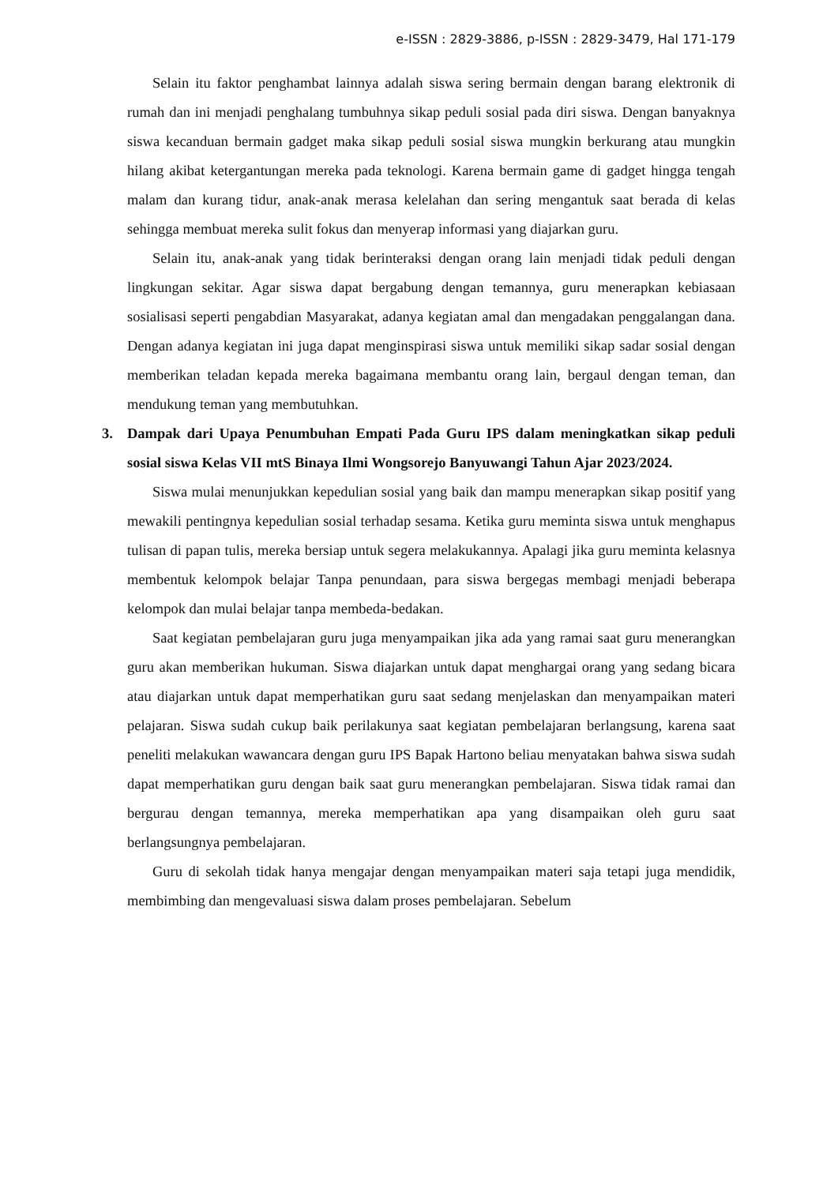e-ISSN : 2829-3886, p-ISSN : 2829-3479, Hal 171-179
Selain itu faktor penghambat lainnya adalah siswa sering bermain dengan barang elektronik di rumah dan ini menjadi penghalang tumbuhnya sikap peduli sosial pada diri siswa. Dengan banyaknya siswa kecanduan bermain gadget maka sikap peduli sosial siswa mungkin berkurang atau mungkin hilang akibat ketergantungan mereka pada teknologi. Karena bermain game di gadget hingga tengah malam dan kurang tidur, anak-anak merasa kelelahan dan sering mengantuk saat berada di kelas sehingga membuat mereka sulit fokus dan menyerap informasi yang diajarkan guru.
Selain itu, anak-anak yang tidak berinteraksi dengan orang lain menjadi tidak peduli dengan lingkungan sekitar. Agar siswa dapat bergabung dengan temannya, guru menerapkan kebiasaan sosialisasi seperti pengabdian Masyarakat, adanya kegiatan amal dan mengadakan penggalangan dana. Dengan adanya kegiatan ini juga dapat menginspirasi siswa untuk memiliki sikap sadar sosial dengan memberikan teladan kepada mereka bagaimana membantu orang lain, bergaul dengan teman, dan mendukung teman yang membutuhkan.
3. Dampak dari Upaya Penumbuhan Empati Pada Guru IPS dalam meningkatkan sikap peduli sosial siswa Kelas VII mtS Binaya Ilmi Wongsorejo Banyuwangi Tahun Ajar 2023/2024.
Siswa mulai menunjukkan kepedulian sosial yang baik dan mampu menerapkan sikap positif yang mewakili pentingnya kepedulian sosial terhadap sesama. Ketika guru meminta siswa untuk menghapus tulisan di papan tulis, mereka bersiap untuk segera melakukannya. Apalagi jika guru meminta kelasnya membentuk kelompok belajar Tanpa penundaan, para siswa bergegas membagi menjadi beberapa kelompok dan mulai belajar tanpa membeda-bedakan.
Saat kegiatan pembelajaran guru juga menyampaikan jika ada yang ramai saat guru menerangkan guru akan memberikan hukuman. Siswa diajarkan untuk dapat menghargai orang yang sedang bicara atau diajarkan untuk dapat memperhatikan guru saat sedang menjelaskan dan menyampaikan materi pelajaran. Siswa sudah cukup baik perilakunya saat kegiatan pembelajaran berlangsung, karena saat peneliti melakukan wawancara dengan guru IPS Bapak Hartono beliau menyatakan bahwa siswa sudah dapat memperhatikan guru dengan baik saat guru menerangkan pembelajaran. Siswa tidak ramai dan bergurau dengan temannya, mereka memperhatikan apa yang disampaikan oleh guru saat berlangsungnya pembelajaran.
Guru di sekolah tidak hanya mengajar dengan menyampaikan materi saja tetapi juga mendidik, membimbing dan mengevaluasi siswa dalam proses pembelajaran. Sebelum